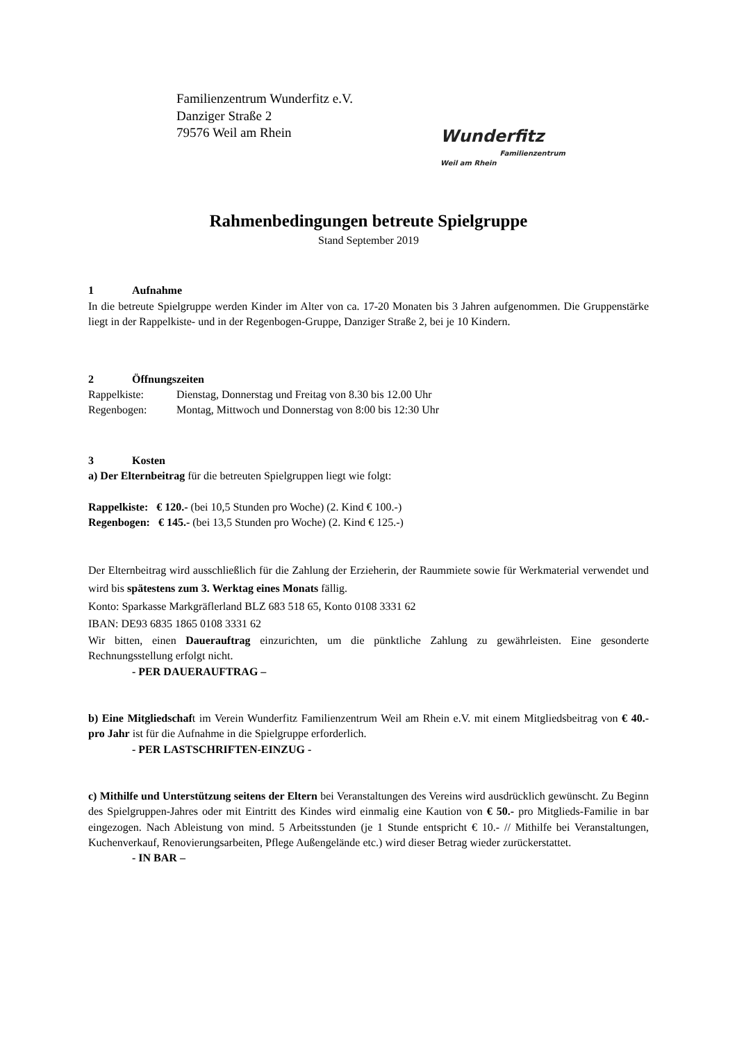Familienzentrum Wunderfitz e.V.
Danziger Straße 2
79576 Weil am Rhein
Wunderfitz
Familienzentrum
Weil am Rhein
Rahmenbedingungen betreute Spielgruppe
Stand September 2019
1 Aufnahme
In die betreute Spielgruppe werden Kinder im Alter von ca. 17-20 Monaten bis 3 Jahren aufgenommen. Die Gruppenstärke liegt in der Rappelkiste- und in der Regenbogen-Gruppe, Danziger Straße 2, bei je 10 Kindern.
2 Öffnungszeiten
Rappelkiste: Dienstag, Donnerstag und Freitag von 8.30 bis 12.00 Uhr
Regenbogen: Montag, Mittwoch und Donnerstag von 8:00 bis 12:30 Uhr
3 Kosten
a) Der Elternbeitrag für die betreuten Spielgruppen liegt wie folgt:
Rappelkiste: € 120.- (bei 10,5 Stunden pro Woche) (2. Kind € 100.-)
Regenbogen: € 145.- (bei 13,5 Stunden pro Woche) (2. Kind € 125.-)
Der Elternbeitrag wird ausschließlich für die Zahlung der Erzieherin, der Raummiete sowie für Werkmaterial verwendet und wird bis spätestens zum 3. Werktag eines Monats fällig.
Konto: Sparkasse Markgräflerland BLZ 683 518 65, Konto 0108 3331 62
IBAN: DE93 6835 1865 0108 3331 62
Wir bitten, einen Dauerauftrag einzurichten, um die pünktliche Zahlung zu gewährleisten. Eine gesonderte Rechnungsstellung erfolgt nicht.
- PER DAUERAUFTRAG –
b) Eine Mitgliedschaft im Verein Wunderfitz Familienzentrum Weil am Rhein e.V. mit einem Mitgliedsbeitrag von € 40.- pro Jahr ist für die Aufnahme in die Spielgruppe erforderlich.
- PER LASTSCHRIFTEN-EINZUG -
c) Mithilfe und Unterstützung seitens der Eltern bei Veranstaltungen des Vereins wird ausdrücklich gewünscht. Zu Beginn des Spielgruppen-Jahres oder mit Eintritt des Kindes wird einmalig eine Kaution von € 50.- pro Mitglieds-Familie in bar eingezogen. Nach Ableistung von mind. 5 Arbeitsstunden (je 1 Stunde entspricht € 10.- // Mithilfe bei Veranstaltungen, Kuchenverkauf, Renovierungsarbeiten, Pflege Außengelände etc.) wird dieser Betrag wieder zurückerstattet.
- IN BAR –